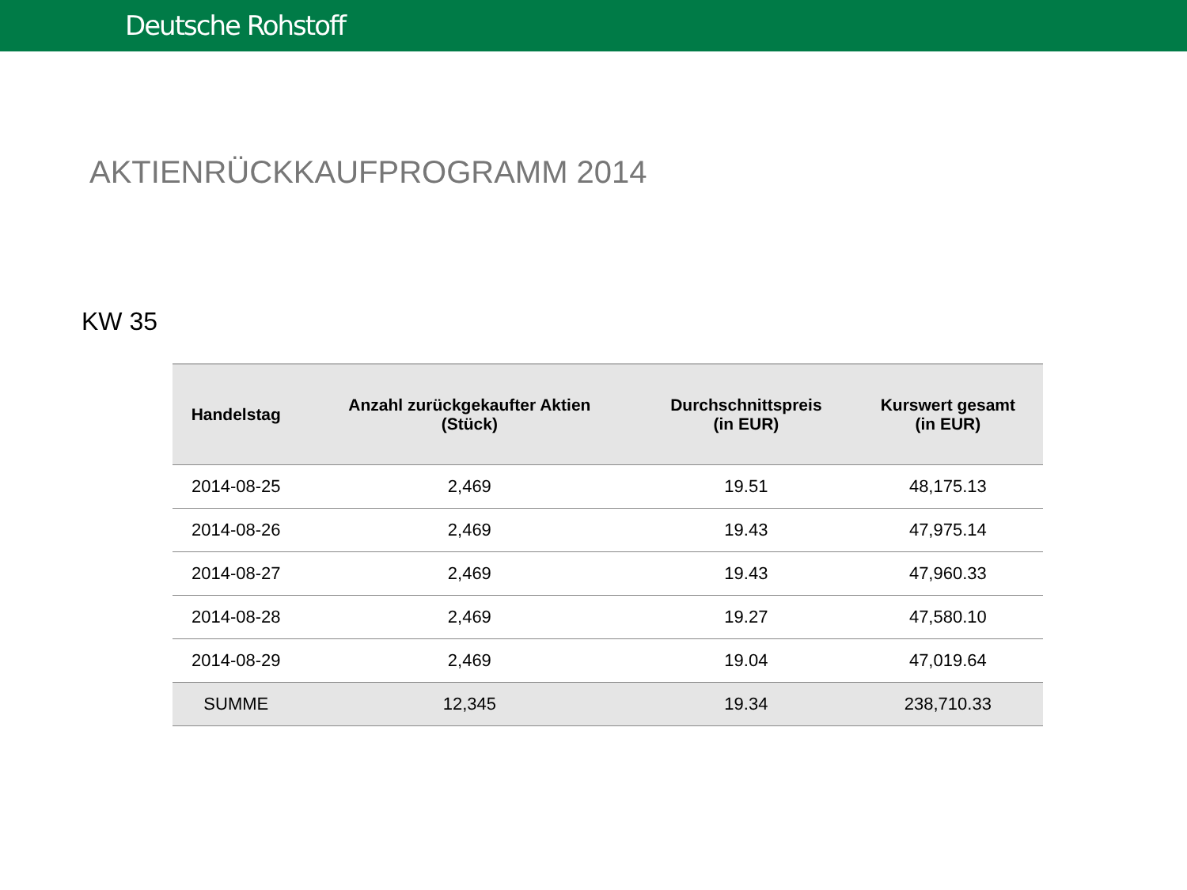Deutsche Rohstoff
AKTIENRÜCKKAUFPROGRAMM 2014
KW 35
| Handelstag | Anzahl zurückgekaufter Aktien (Stück) | Durchschnittspreis (in EUR) | Kurswert gesamt (in EUR) |
| --- | --- | --- | --- |
| 2014-08-25 | 2,469 | 19.51 | 48,175.13 |
| 2014-08-26 | 2,469 | 19.43 | 47,975.14 |
| 2014-08-27 | 2,469 | 19.43 | 47,960.33 |
| 2014-08-28 | 2,469 | 19.27 | 47,580.10 |
| 2014-08-29 | 2,469 | 19.04 | 47,019.64 |
| SUMME | 12,345 | 19.34 | 238,710.33 |